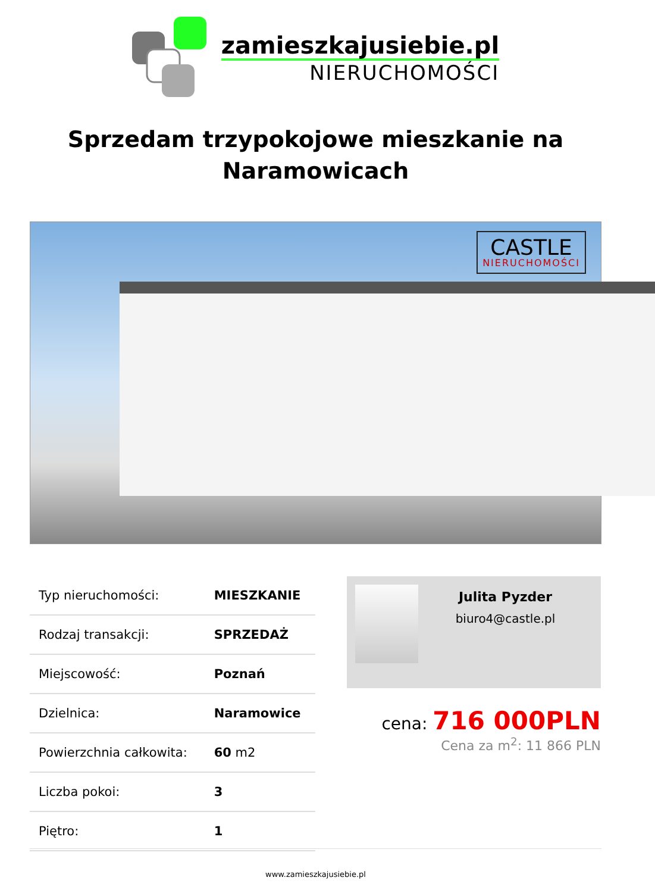zamieszkajusiebie.pl
NIERUCHOMOŚCI
Sprzedam trzypokojowe mieszkanie na Naramowicach
CASTLE
NIERUCHOMOŚCI
| Typ nieruchomości: | MIESZKANIE |
| Rodzaj transakcji: | SPRZEDAŻ |
| Miejscowość: | Poznań |
| Dzielnica: | Naramowice |
| Powierzchnia całkowita: | 60 m2 |
| Liczba pokoi: | 3 |
| Piętro: | 1 |
Julita Pyzder
biuro4@castle.pl
cena: 716 000PLN
Cena za m<sup>2</sup>: 11 866 PLN
www.zamieszkajusiebie.pl